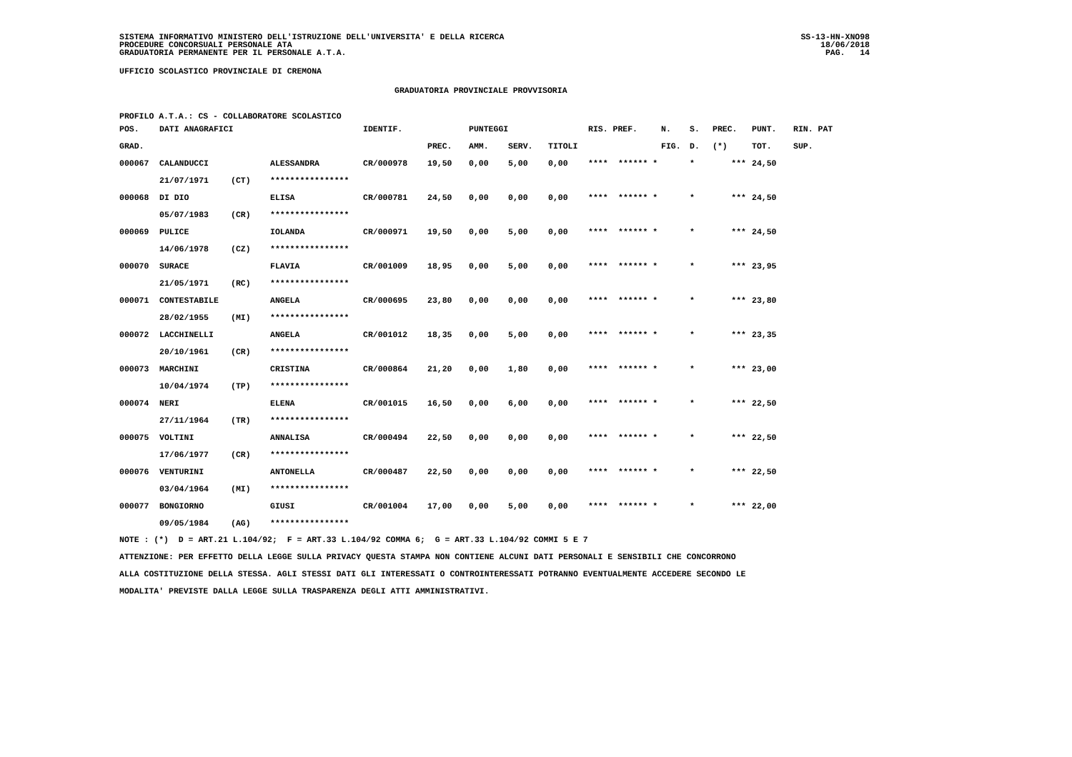SISTEMA INFORMATIVO MINISTERO DELL'ISTRUZIONE DELL'UNIVERSITA' E DELLA RICERCA
PROCEDURE CONCORSUALI PERSONALE ATA
GRADUATORIA PERMANENTE PER IL PERSONALE A.T.A.
SS-13-HN-XNO98
18/06/2018
PAG. 14
UFFICIO SCOLASTICO PROVINCIALE DI CREMONA
GRADUATORIA PROVINCIALE PROVVISORIA
PROFILO A.T.A.: CS - COLLABORATORE SCOLASTICO
| POS. | DATI ANAGRAFICI | | | IDENTIF. | | PUNTEGGI | | | RIS. PREF. | | N. | S. | PREC. | PUNT. | RIN. PAT |
| --- | --- | --- | --- | --- | --- | --- | --- | --- | --- | --- | --- | --- | --- | --- | --- |
| GRAD. | | | | | PREC. | AMM. | SERV. | TITOLI | | | FIG. | D. | (*) | TOT. | SUP. |
| 000067 | CALANDUCCI | | ALESSANDRA | CR/000978 | 19,50 | 0,00 | 5,00 | 0,00 | **** | ****** * | | * | *** | 24,50 | |
| | 21/07/1971 | (CT) | **************** | | | | | | | | | | | | |
| 000068 | DI DIO | | ELISA | CR/000781 | 24,50 | 0,00 | 0,00 | 0,00 | **** | ****** * | | * | *** | 24,50 | |
| | 05/07/1983 | (CR) | **************** | | | | | | | | | | | | |
| 000069 | PULICE | | IOLANDA | CR/000971 | 19,50 | 0,00 | 5,00 | 0,00 | **** | ****** * | | * | *** | 24,50 | |
| | 14/06/1978 | (CZ) | **************** | | | | | | | | | | | | |
| 000070 | SURACE | | FLAVIA | CR/001009 | 18,95 | 0,00 | 5,00 | 0,00 | **** | ****** * | | * | *** | 23,95 | |
| | 21/05/1971 | (RC) | **************** | | | | | | | | | | | | |
| 000071 | CONTESTABILE | | ANGELA | CR/000695 | 23,80 | 0,00 | 0,00 | 0,00 | **** | ****** * | | * | *** | 23,80 | |
| | 28/02/1955 | (MI) | **************** | | | | | | | | | | | | |
| 000072 | LACCHINELLI | | ANGELA | CR/001012 | 18,35 | 0,00 | 5,00 | 0,00 | **** | ****** * | | * | *** | 23,35 | |
| | 20/10/1961 | (CR) | **************** | | | | | | | | | | | | |
| 000073 | MARCHINI | | CRISTINA | CR/000864 | 21,20 | 0,00 | 1,80 | 0,00 | **** | ****** * | | * | *** | 23,00 | |
| | 10/04/1974 | (TP) | **************** | | | | | | | | | | | | |
| 000074 | NERI | | ELENA | CR/001015 | 16,50 | 0,00 | 6,00 | 0,00 | **** | ****** * | | * | *** | 22,50 | |
| | 27/11/1964 | (TR) | **************** | | | | | | | | | | | | |
| 000075 | VOLTINI | | ANNALISA | CR/000494 | 22,50 | 0,00 | 0,00 | 0,00 | **** | ****** * | | * | *** | 22,50 | |
| | 17/06/1977 | (CR) | **************** | | | | | | | | | | | | |
| 000076 | VENTURINI | | ANTONELLA | CR/000487 | 22,50 | 0,00 | 0,00 | 0,00 | **** | ****** * | | * | *** | 22,50 | |
| | 03/04/1964 | (MI) | **************** | | | | | | | | | | | | |
| 000077 | BONGIORNO | | GIUSI | CR/001004 | 17,00 | 0,00 | 5,00 | 0,00 | **** | ****** * | | * | *** | 22,00 | |
| | 09/05/1984 | (AG) | **************** | | | | | | | | | | | | |
NOTE : (*) D = ART.21 L.104/92; F = ART.33 L.104/92 COMMA 6; G = ART.33 L.104/92 COMMI 5 E 7
ATTENZIONE: PER EFFETTO DELLA LEGGE SULLA PRIVACY QUESTA STAMPA NON CONTIENE ALCUNI DATI PERSONALI E SENSIBILI CHE CONCORRONO
ALLA COSTITUZIONE DELLA STESSA. AGLI STESSI DATI GLI INTERESSATI O CONTROINTERESSATI POTRANNO EVENTUALMENTE ACCEDERE SECONDO LE
MODALITA' PREVISTE DALLA LEGGE SULLA TRASPARENZA DEGLI ATTI AMMINISTRATIVI.